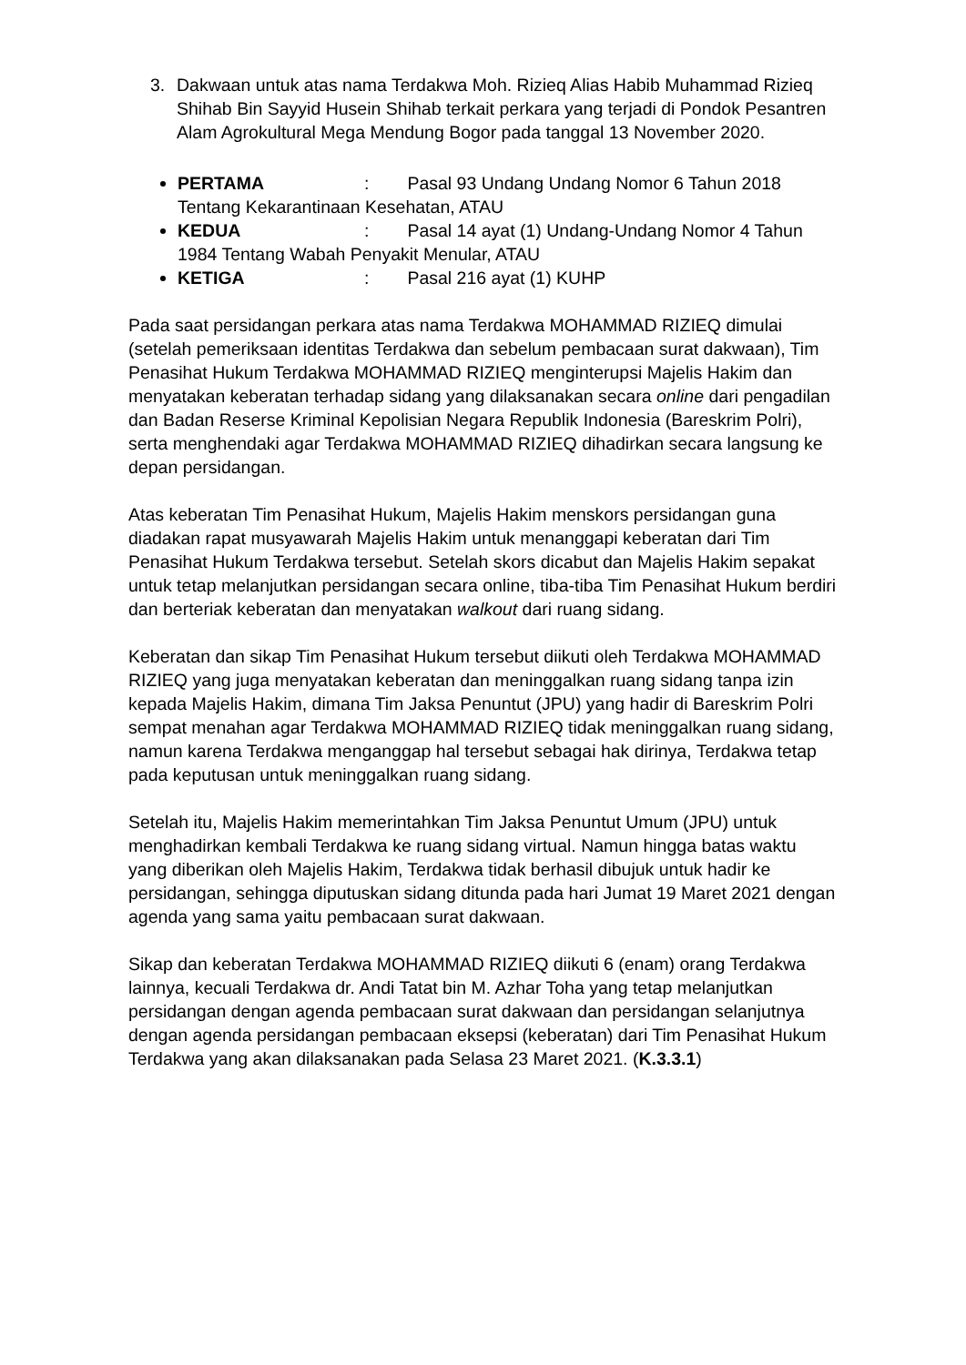3. Dakwaan untuk atas nama Terdakwa Moh. Rizieq Alias Habib Muhammad Rizieq Shihab Bin Sayyid Husein Shihab terkait perkara yang terjadi di Pondok Pesantren Alam Agrokultural Mega Mendung Bogor pada tanggal 13 November 2020.
PERTAMA: Pasal 93 Undang Undang Nomor 6 Tahun 2018 Tentang Kekarantinaan Kesehatan, ATAU
KEDUA: Pasal 14 ayat (1) Undang-Undang Nomor 4 Tahun 1984 Tentang Wabah Penyakit Menular, ATAU
KETIGA: Pasal 216 ayat (1) KUHP
Pada saat persidangan perkara atas nama Terdakwa MOHAMMAD RIZIEQ dimulai (setelah pemeriksaan identitas Terdakwa dan sebelum pembacaan surat dakwaan), Tim Penasihat Hukum Terdakwa MOHAMMAD RIZIEQ menginterupsi Majelis Hakim dan menyatakan keberatan terhadap sidang yang dilaksanakan secara online dari pengadilan dan Badan Reserse Kriminal Kepolisian Negara Republik Indonesia (Bareskrim Polri), serta menghendaki agar Terdakwa MOHAMMAD RIZIEQ dihadirkan secara langsung ke depan persidangan.
Atas keberatan Tim Penasihat Hukum, Majelis Hakim menskors persidangan guna diadakan rapat musyawarah Majelis Hakim untuk menanggapi keberatan dari Tim Penasihat Hukum Terdakwa tersebut. Setelah skors dicabut dan Majelis Hakim sepakat untuk tetap melanjutkan persidangan secara online, tiba-tiba Tim Penasihat Hukum berdiri dan berteriak keberatan dan menyatakan walkout dari ruang sidang.
Keberatan dan sikap Tim Penasihat Hukum tersebut diikuti oleh Terdakwa MOHAMMAD RIZIEQ yang juga menyatakan keberatan dan meninggalkan ruang sidang tanpa izin kepada Majelis Hakim, dimana Tim Jaksa Penuntut (JPU) yang hadir di Bareskrim Polri sempat menahan agar Terdakwa MOHAMMAD RIZIEQ tidak meninggalkan ruang sidang, namun karena Terdakwa menganggap hal tersebut sebagai hak dirinya, Terdakwa tetap pada keputusan untuk meninggalkan ruang sidang.
Setelah itu, Majelis Hakim memerintahkan Tim Jaksa Penuntut Umum (JPU) untuk menghadirkan kembali Terdakwa ke ruang sidang virtual. Namun hingga batas waktu yang diberikan oleh Majelis Hakim, Terdakwa tidak berhasil dibujuk untuk hadir ke persidangan, sehingga diputuskan sidang ditunda pada hari Jumat 19 Maret 2021 dengan agenda yang sama yaitu pembacaan surat dakwaan.
Sikap dan keberatan Terdakwa MOHAMMAD RIZIEQ diikuti 6 (enam) orang Terdakwa lainnya, kecuali Terdakwa dr. Andi Tatat bin M. Azhar Toha yang tetap melanjutkan persidangan dengan agenda pembacaan surat dakwaan dan persidangan selanjutnya dengan agenda persidangan pembacaan eksepsi (keberatan) dari Tim Penasihat Hukum Terdakwa yang akan dilaksanakan pada Selasa 23 Maret 2021. (K.3.3.1)